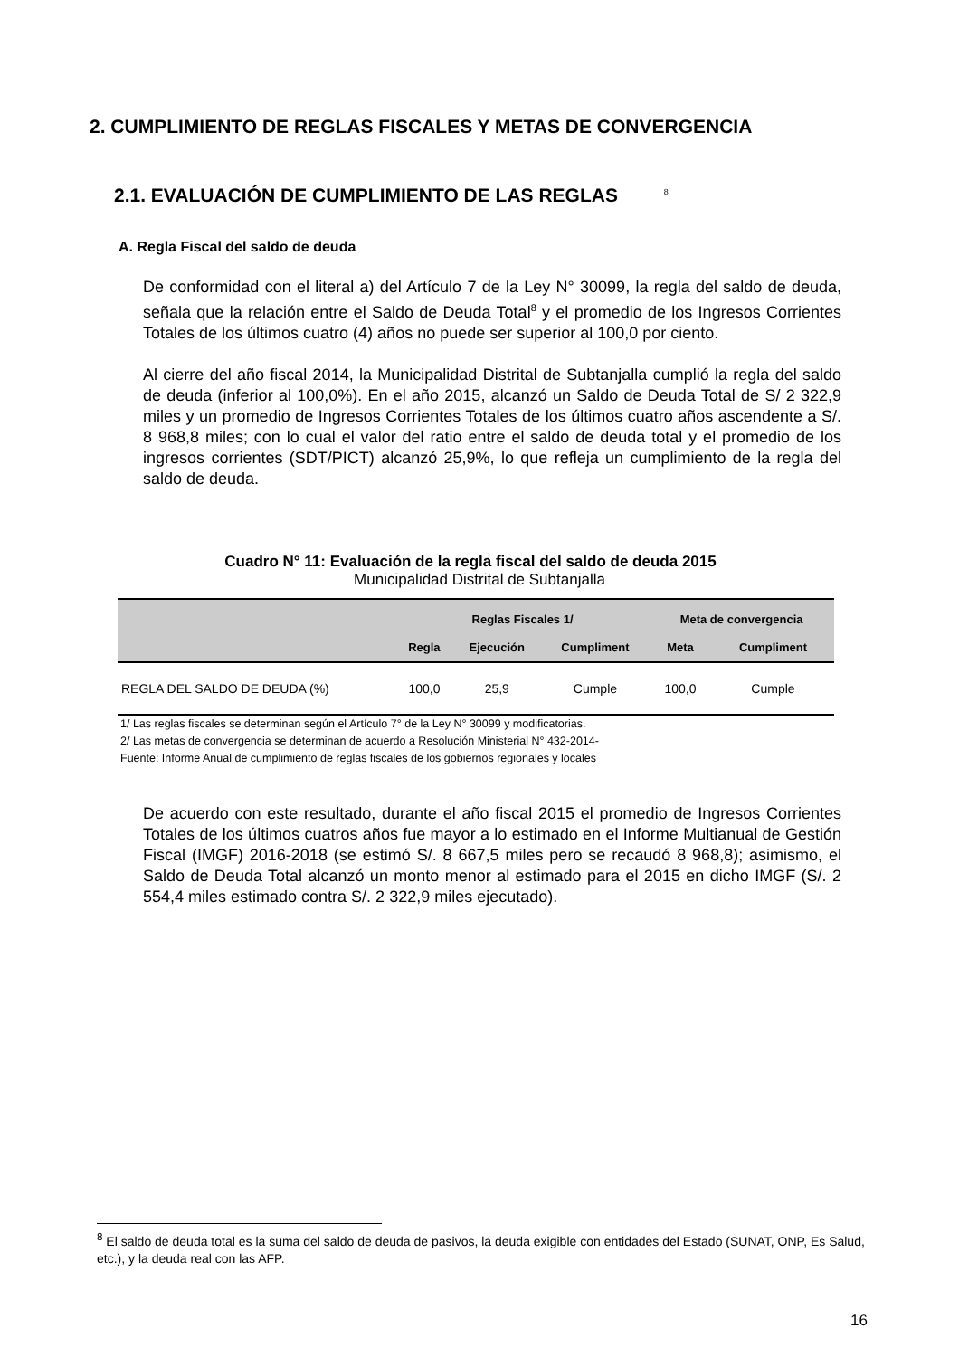2. CUMPLIMIENTO DE REGLAS FISCALES Y METAS DE CONVERGENCIA
2.1. EVALUACIÓN DE CUMPLIMIENTO DE LAS REGLAS <sup>8</sup>
A. Regla Fiscal del saldo de deuda
De conformidad con el literal a) del Artículo 7 de la Ley N° 30099, la regla del saldo de deuda, señala que la relación entre el Saldo de Deuda Total<sup>8</sup> y el promedio de los Ingresos Corrientes Totales de los últimos cuatro (4) años no puede ser superior al 100,0 por ciento.
Al cierre del año fiscal 2014, la Municipalidad Distrital de Subtanjalla cumplió la regla del saldo de deuda (inferior al 100,0%). En el año 2015, alcanzó un Saldo de Deuda Total de S/ 2 322,9 miles y un promedio de Ingresos Corrientes Totales de los últimos cuatro años ascendente a S/. 8 968,8 miles; con lo cual el valor del ratio entre el saldo de deuda total y el promedio de los ingresos corrientes (SDT/PICT) alcanzó 25,9%, lo que refleja un cumplimiento de la regla del saldo de deuda.
Cuadro N° 11: Evaluación de la regla fiscal del saldo de deuda 2015
Municipalidad Distrital de Subtanjalla
| | Reglas Fiscales 1/ | | | Meta de convergencia | |
| --- | --- | --- | --- | --- | --- |
| | Regla | Ejecución | Cumpliment | Meta | Cumpliment |
| REGLA DEL SALDO DE DEUDA (%) | 100,0 | 25,9 | Cumple | 100,0 | Cumple |
1/ Las reglas fiscales se determinan según el Artículo 7° de la Ley N° 30099 y modificatorias.
2/ Las metas de convergencia se determinan de acuerdo a Resolución Ministerial N° 432-2014-
Fuente: Informe Anual de cumplimiento de reglas fiscales de los gobiernos regionales y locales
De acuerdo con este resultado, durante el año fiscal 2015 el promedio de Ingresos Corrientes Totales de los últimos cuatros años fue mayor a lo estimado en el Informe Multianual de Gestión Fiscal (IMGF) 2016-2018 (se estimó S/. 8 667,5 miles pero se recaudó 8 968,8); asimismo, el Saldo de Deuda Total alcanzó un monto menor al estimado para el 2015 en dicho IMGF (S/. 2 554,4 miles estimado contra S/. 2 322,9 miles ejecutado).
<sup>8</sup> El saldo de deuda total es la suma del saldo de deuda de pasivos, la deuda exigible con entidades del Estado (SUNAT, ONP, Es Salud, etc.), y la deuda real con las AFP.
16